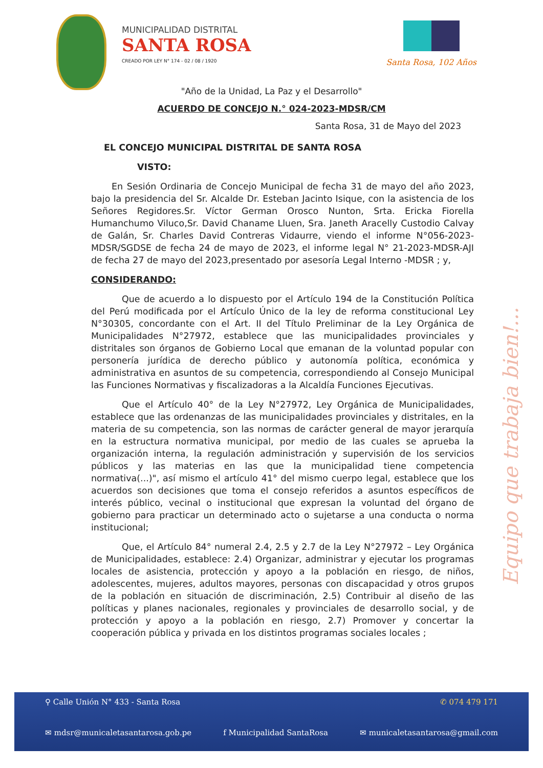MUNICIPALIDAD DISTRITAL
SANTA ROSA
CREADO POR LEY N° 174 - 02 / 08 / 1920
Santa Rosa, 102 Años
"Año de la Unidad, La Paz y el Desarrollo"
ACUERDO DE CONCEJO N.° 024-2023-MDSR/CM
Santa Rosa, 31 de Mayo del 2023
EL CONCEJO MUNICIPAL DISTRITAL DE SANTA ROSA
VISTO:
En Sesión Ordinaria de Concejo Municipal de fecha 31 de mayo del año 2023, bajo la presidencia del Sr. Alcalde Dr. Esteban Jacinto Isique, con la asistencia de los Señores Regidores.Sr. Víctor German Orosco Nunton, Srta. Ericka Fiorella Humanchumo Viluco,Sr. David Chaname Lluen, Sra. Janeth Aracelly Custodio Calvay de Galán, Sr. Charles David Contreras Vidaurre, viendo el informe N°056-2023-MDSR/SGDSE de fecha 24 de mayo de 2023, el informe legal N° 21-2023-MDSR-AJI de fecha 27 de mayo del 2023,presentado por asesoría Legal Interno -MDSR ; y,
CONSIDERANDO:
Que de acuerdo a lo dispuesto por el Artículo 194 de la Constitución Política del Perú modificada por el Artículo Único de la ley de reforma constitucional Ley N°30305, concordante con el Art. II del Título Preliminar de la Ley Orgánica de Municipalidades N°27972, establece que las municipalidades provinciales y distritales son órganos de Gobierno Local que emanan de la voluntad popular con personería jurídica de derecho público y autonomía política, económica y administrativa en asuntos de su competencia, correspondiendo al Consejo Municipal las Funciones Normativas y fiscalizadoras a la Alcaldía Funciones Ejecutivas.
Que el Artículo 40° de la Ley N°27972, Ley Orgánica de Municipalidades, establece que las ordenanzas de las municipalidades provinciales y distritales, en la materia de su competencia, son las normas de carácter general de mayor jerarquía en la estructura normativa municipal, por medio de las cuales se aprueba la organización interna, la regulación administración y supervisión de los servicios públicos y las materias en las que la municipalidad tiene competencia normativa(...)", así mismo el artículo 41° del mismo cuerpo legal, establece que los acuerdos son decisiones que toma el consejo referidos a asuntos específicos de interés público, vecinal o institucional que expresan la voluntad del órgano de gobierno para practicar un determinado acto o sujetarse a una conducta o norma institucional;
Que, el Artículo 84° numeral 2.4, 2.5 y 2.7 de la Ley N°27972 – Ley Orgánica de Municipalidades, establece: 2.4) Organizar, administrar y ejecutar los programas locales de asistencia, protección y apoyo a la población en riesgo, de niños, adolescentes, mujeres, adultos mayores, personas con discapacidad y otros grupos de la población en situación de discriminación, 2.5) Contribuir al diseño de las políticas y planes nacionales, regionales y provinciales de desarrollo social, y de protección y apoyo a la población en riesgo, 2.7) Promover y concertar la cooperación pública y privada en los distintos programas sociales locales ;
Equipo que trabaja bien!...
⚲ Calle Unión N° 433 - Santa Rosa ✆ 074 479 171
✉ mdsr@municaletasantarosa.gob.pe f Municipalidad SantaRosa ✉ municaletasantarosa@gmail.com